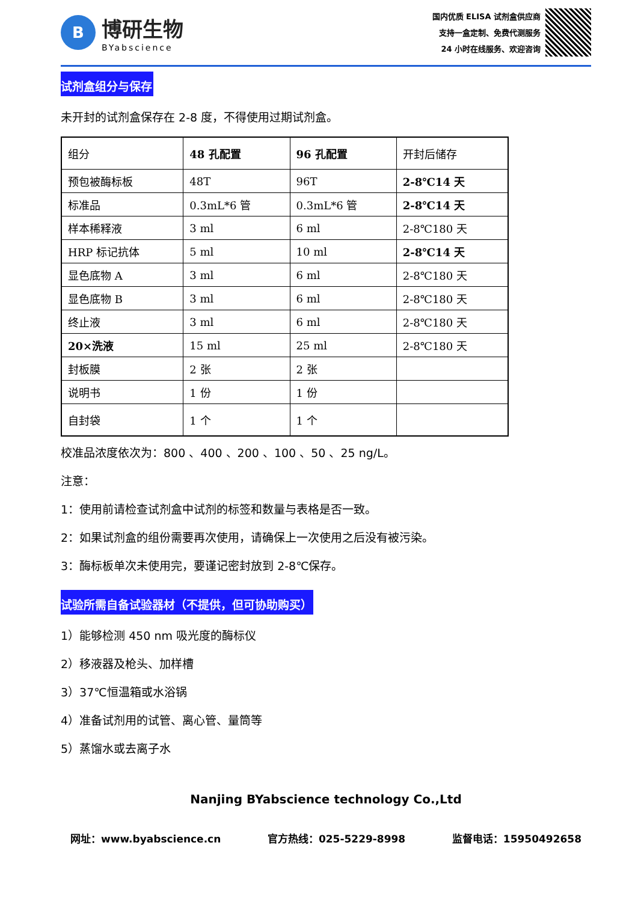B
博研生物
BYabscience
国内优质 ELISA 试剂盒供应商
支持一盒定制、免费代测服务
24 小时在线服务、欢迎咨询
试剂盒组分与保存
未开封的试剂盒保存在 2-8 度，不得使用过期试剂盒。
| 组分 | 48 孔配置 | 96 孔配置 | 开封后储存 |
| 预包被酶标板 | 48T | 96T | 2-8℃14 天 |
| 标准品 | 0.3mL*6 管 | 0.3mL*6 管 | 2-8℃14 天 |
| 样本稀释液 | 3 ml | 6 ml | 2-8℃180 天 |
| HRP 标记抗体 | 5 ml | 10 ml | 2-8℃14 天 |
| 显色底物 A | 3 ml | 6 ml | 2-8℃180 天 |
| 显色底物 B | 3 ml | 6 ml | 2-8℃180 天 |
| 终止液 | 3 ml | 6 ml | 2-8℃180 天 |
| 20×洗液 | 15 ml | 25 ml | 2-8℃180 天 |
| 封板膜 | 2 张 | 2 张 | |
| 说明书 | 1 份 | 1 份 | |
| 自封袋 | 1 个 | 1 个 | |
校准品浓度依次为：800 、400 、200 、100 、50 、25 ng/L。
注意：
1：使用前请检查试剂盒中试剂的标签和数量与表格是否一致。
2：如果试剂盒的组份需要再次使用，请确保上一次使用之后没有被污染。
3：酶标板单次未使用完，要谨记密封放到 2-8℃保存。
试验所需自备试验器材（不提供，但可协助购买）
1）能够检测 450 nm 吸光度的酶标仪
2）移液器及枪头、加样槽
3）37℃恒温箱或水浴锅
4）准备试剂用的试管、离心管、量筒等
5）蒸馏水或去离子水
Nanjing BYabscience technology Co.,Ltd
网址：www.byabscience.cn 官方热线：025-5229-8998 监督电话：15950492658